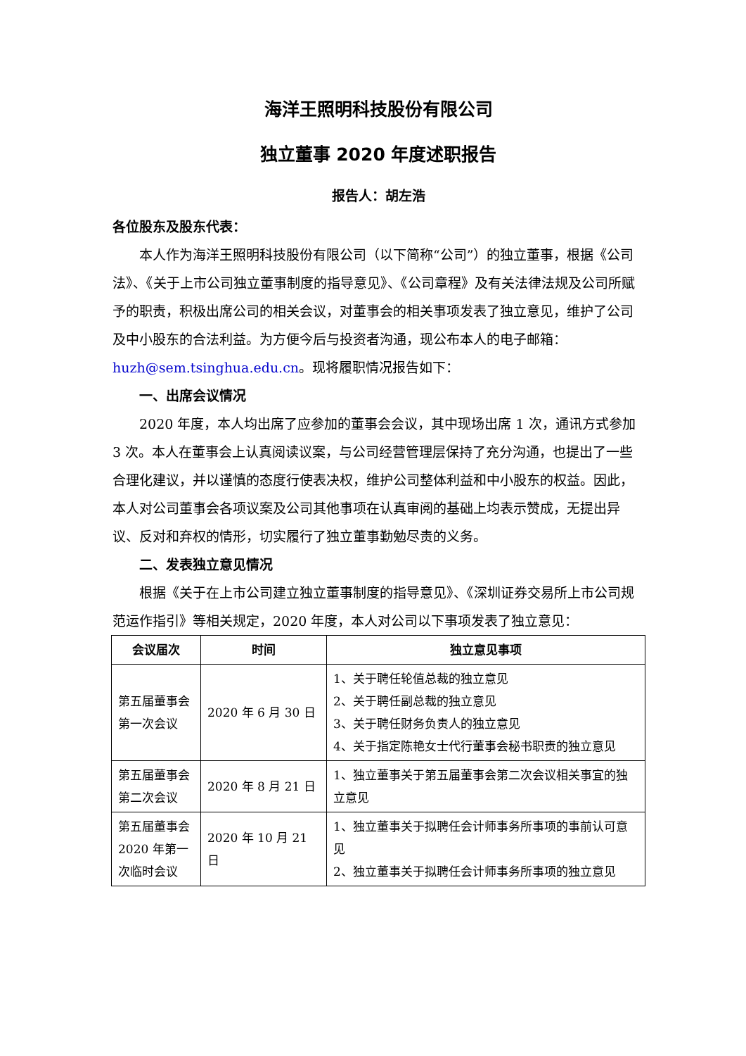海洋王照明科技股份有限公司
独立董事 2020 年度述职报告
报告人：胡左浩
各位股东及股东代表：
本人作为海洋王照明科技股份有限公司（以下简称“公司”）的独立董事，根据《公司法》、《关于上市公司独立董事制度的指导意见》、《公司章程》及有关法律法规及公司所赋予的职责，积极出席公司的相关会议，对董事会的相关事项发表了独立意见，维护了公司及中小股东的合法利益。为方便今后与投资者沟通，现公布本人的电子邮箱：huzh@sem.tsinghua.edu.cn。现将履职情况报告如下：
一、出席会议情况
2020 年度，本人均出席了应参加的董事会会议，其中现场出席 1 次，通讯方式参加 3 次。本人在董事会上认真阅读议案，与公司经营管理层保持了充分沟通，也提出了一些合理化建议，并以谨慎的态度行使表决权，维护公司整体利益和中小股东的权益。因此，本人对公司董事会各项议案及公司其他事项在认真审阅的基础上均表示赞成，无提出异议、反对和弃权的情形，切实履行了独立董事勤勉尽责的义务。
二、发表独立意见情况
根据《关于在上市公司建立独立董事制度的指导意见》、《深圳证券交易所上市公司规范运作指引》等相关规定，2020 年度，本人对公司以下事项发表了独立意见：
| 会议届次 | 时间 | 独立意见事项 |
| --- | --- | --- |
| 第五届董事会第一次会议 | 2020 年 6 月 30 日 | 1、关于聘任轮值总裁的独立意见 2、关于聘任副总裁的独立意见 3、关于聘任财务负责人的独立意见 4、关于指定陈艳女士代行董事会秘书职责的独立意见 |
| 第五届董事会第二次会议 | 2020 年 8 月 21 日 | 1、独立董事关于第五届董事会第二次会议相关事宜的独立意见 |
| 第五届董事会 2020 年第一次临时会议 | 2020 年 10 月 21 日 | 1、独立董事关于拟聘任会计师事务所事项的事前认可意见 2、独立董事关于拟聘任会计师事务所事项的独立意见 |